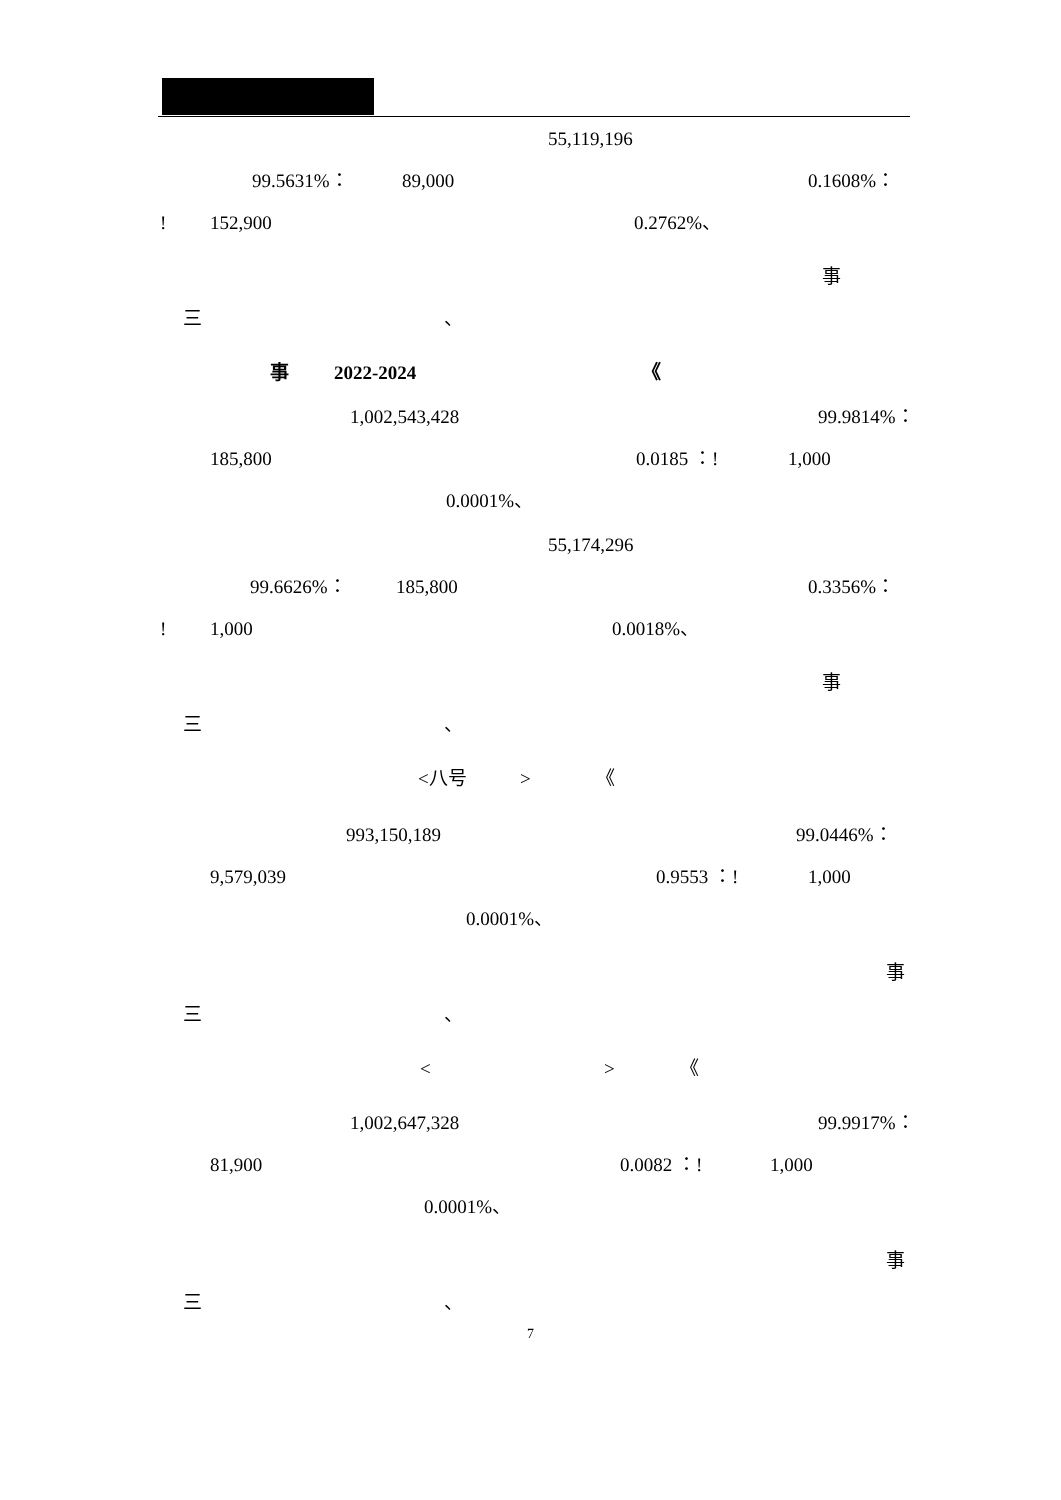55,119,196
99.5631%： 89,000 0.1608%：
! 152,900 0.2762%、 事
三 、
事 2022-2024 《
1,002,543,428 99.9814%：
185,800 0.0185 ：! 1,000
0.0001%、 55,174,296
99.6626%： 185,800 0.3356%：
! 1,000 0.0018%、 事
三 、
<八号 > 《
993,150,189 99.0446%：
9,579,039 0.9553 ：! 1,000
0.0001%、 事
三 、
< > 《
1,002,647,328 99.9917%：
81,900 0.0082 ：! 1,000
0.0001%、 事
三 、
7